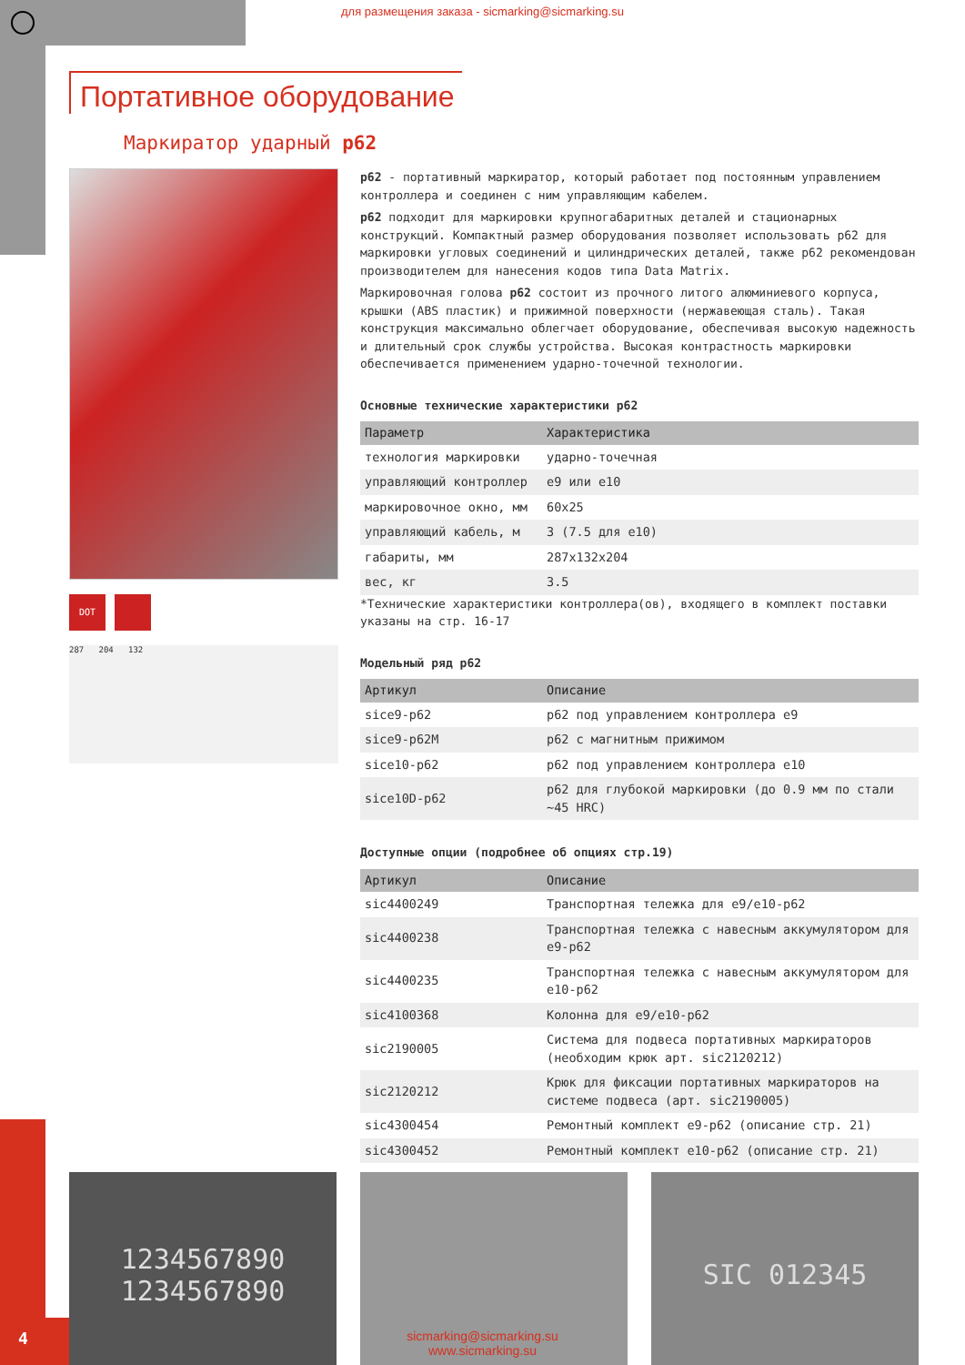для размещения заказа - sicmarking@sicmarking.su
Портативное оборудование
Маркиратор ударный p62
DOT
287 204 132
p62 - портативный маркиратор, который работает под постоянным управлением контроллера и соединен с ним управляющим кабелем.
p62 подходит для маркировки крупногабаритных деталей и стационарных конструкций. Компактный размер оборудования позволяет использовать p62 для маркировки угловых соединений и цилиндрических деталей, также p62 рекомендован производителем для нанесения кодов типа Data Matrix.
Маркировочная голова p62 состоит из прочного литого алюминиевого корпуса, крышки (ABS пластик) и прижимной поверхности (нержавеющая сталь). Такая конструкция максимально облегчает оборудование, обеспечивая высокую надежность и длительный срок службы устройства. Высокая контрастность маркировки обеспечивается применением ударно-точечной технологии.
Основные технические характеристики p62
| Параметр | Характеристика |
| --- | --- |
| технология маркировки | ударно-точечная |
| управляющий контроллер | e9 или e10 |
| маркировочное окно, мм | 60x25 |
| управляющий кабель, м | 3 (7.5 для e10) |
| габариты, мм | 287x132x204 |
| вес, кг | 3.5 |
*Технические характеристики контроллера(ов), входящего в комплект поставки указаны на стр. 16-17
Модельный ряд p62
| Артикул | Описание |
| --- | --- |
| sice9-p62 | p62 под управлением контроллера e9 |
| sice9-p62M | p62 с магнитным прижимом |
| sice10-p62 | p62 под управлением контроллера e10 |
| sice10D-p62 | p62 для глубокой маркировки (до 0.9 мм по стали ~45 HRC) |
Доступные опции (подробнее об опциях стр.19)
| Артикул | Описание |
| --- | --- |
| sic4400249 | Транспортная тележка для e9/e10-p62 |
| sic4400238 | Транспортная тележка с навесным аккумулятором для e9-p62 |
| sic4400235 | Транспортная тележка с навесным аккумулятором для e10-p62 |
| sic4100368 | Колонна для e9/e10-p62 |
| sic2190005 | Система для подвеса портативных маркираторов (необходим крюк арт. sic2120212) |
| sic2120212 | Крюк для фиксации портативных маркираторов на системе подвеса (арт. sic2190005) |
| sic4300454 | Ремонтный комплект e9-p62 (описание стр. 21) |
| sic4300452 | Ремонтный комплект e10-p62 (описание стр. 21) |
1234567890
1234567890
SIC 012345
4
sicmarking@sicmarking.su
www.sicmarking.su